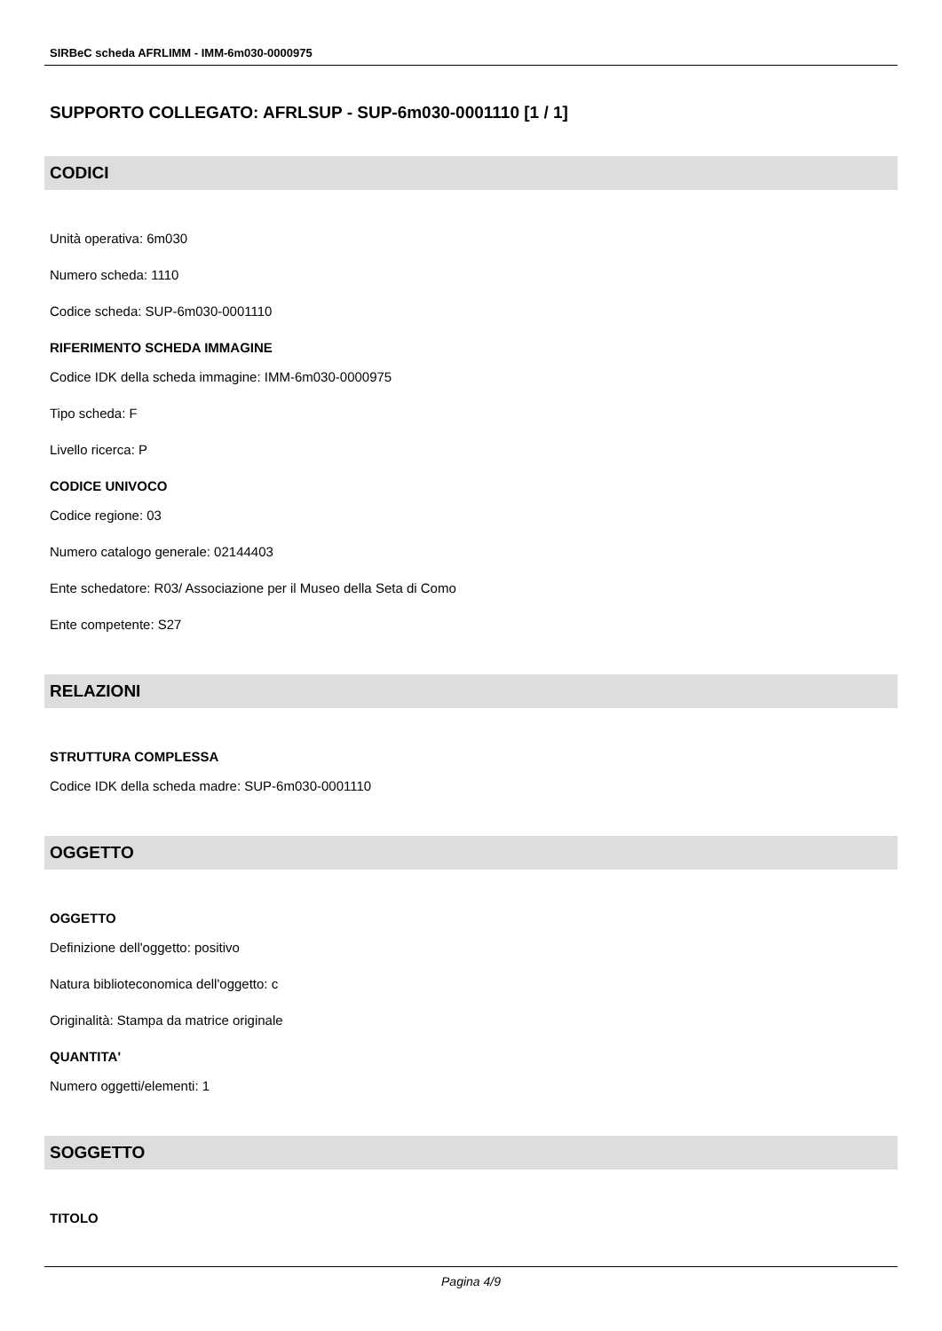SIRBeC scheda AFRLIMM - IMM-6m030-0000975
SUPPORTO COLLEGATO: AFRLSUP - SUP-6m030-0001110 [1 / 1]
CODICI
Unità operativa: 6m030
Numero scheda: 1110
Codice scheda: SUP-6m030-0001110
RIFERIMENTO SCHEDA IMMAGINE
Codice IDK della scheda immagine: IMM-6m030-0000975
Tipo scheda: F
Livello ricerca: P
CODICE UNIVOCO
Codice regione: 03
Numero catalogo generale: 02144403
Ente schedatore: R03/ Associazione per il Museo della Seta di Como
Ente competente: S27
RELAZIONI
STRUTTURA COMPLESSA
Codice IDK della scheda madre: SUP-6m030-0001110
OGGETTO
OGGETTO
Definizione dell'oggetto: positivo
Natura biblioteconomica dell'oggetto: c
Originalità: Stampa da matrice originale
QUANTITA'
Numero oggetti/elementi: 1
SOGGETTO
TITOLO
Pagina 4/9